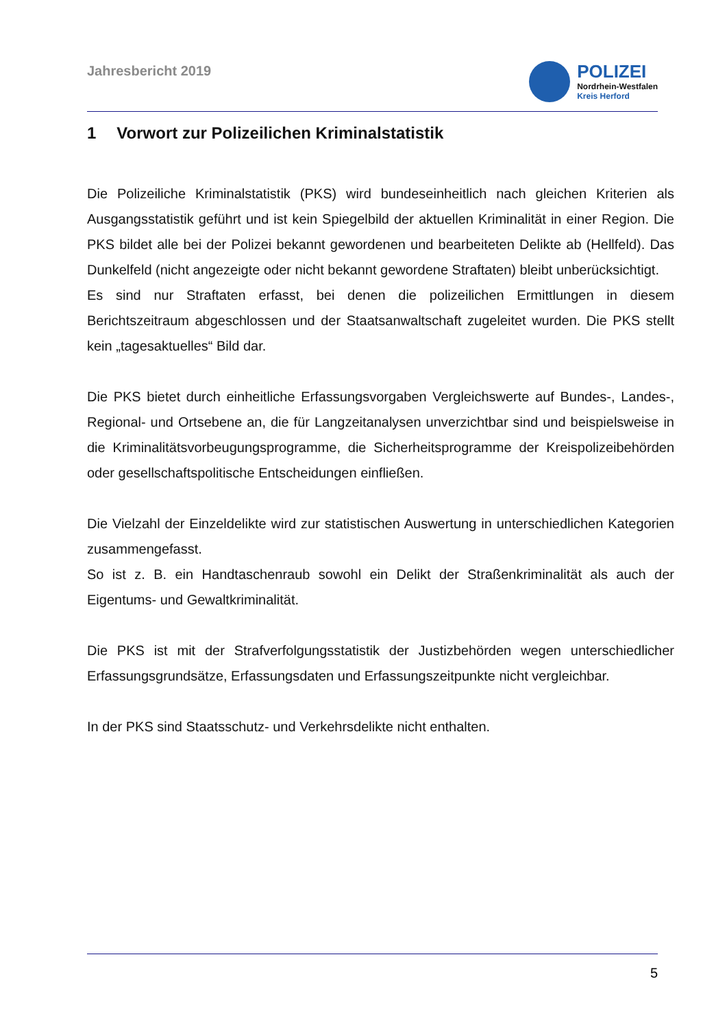Jahresbericht 2019
POLIZEI
Nordrhein-Westfalen
Kreis Herford
1 Vorwort zur Polizeilichen Kriminalstatistik
Die Polizeiliche Kriminalstatistik (PKS) wird bundeseinheitlich nach gleichen Kriterien als Ausgangsstatistik geführt und ist kein Spiegelbild der aktuellen Kriminalität in einer Region. Die PKS bildet alle bei der Polizei bekannt gewordenen und bearbeiteten Delikte ab (Hellfeld). Das Dunkelfeld (nicht angezeigte oder nicht bekannt gewordene Straftaten) bleibt unberücksichtigt.
Es sind nur Straftaten erfasst, bei denen die polizeilichen Ermittlungen in diesem Berichtszeitraum abgeschlossen und der Staatsanwaltschaft zugeleitet wurden. Die PKS stellt kein „tagesaktuelles“ Bild dar.
Die PKS bietet durch einheitliche Erfassungsvorgaben Vergleichswerte auf Bundes-, Landes-, Regional- und Ortsebene an, die für Langzeitanalysen unverzichtbar sind und beispielsweise in die Kriminalitätsvorbeugungsprogramme, die Sicherheitsprogramme der Kreispolizeibehörden oder gesellschaftspolitische Entscheidungen einfließen.
Die Vielzahl der Einzeldelikte wird zur statistischen Auswertung in unterschiedlichen Kategorien zusammengefasst.
So ist z. B. ein Handtaschenraub sowohl ein Delikt der Straßenkriminalität als auch der Eigentums- und Gewaltkriminalität.
Die PKS ist mit der Strafverfolgungsstatistik der Justizbehörden wegen unterschiedlicher Erfassungsgrundsätze, Erfassungsdaten und Erfassungszeitpunkte nicht vergleichbar.
In der PKS sind Staatsschutz- und Verkehrsdelikte nicht enthalten.
5